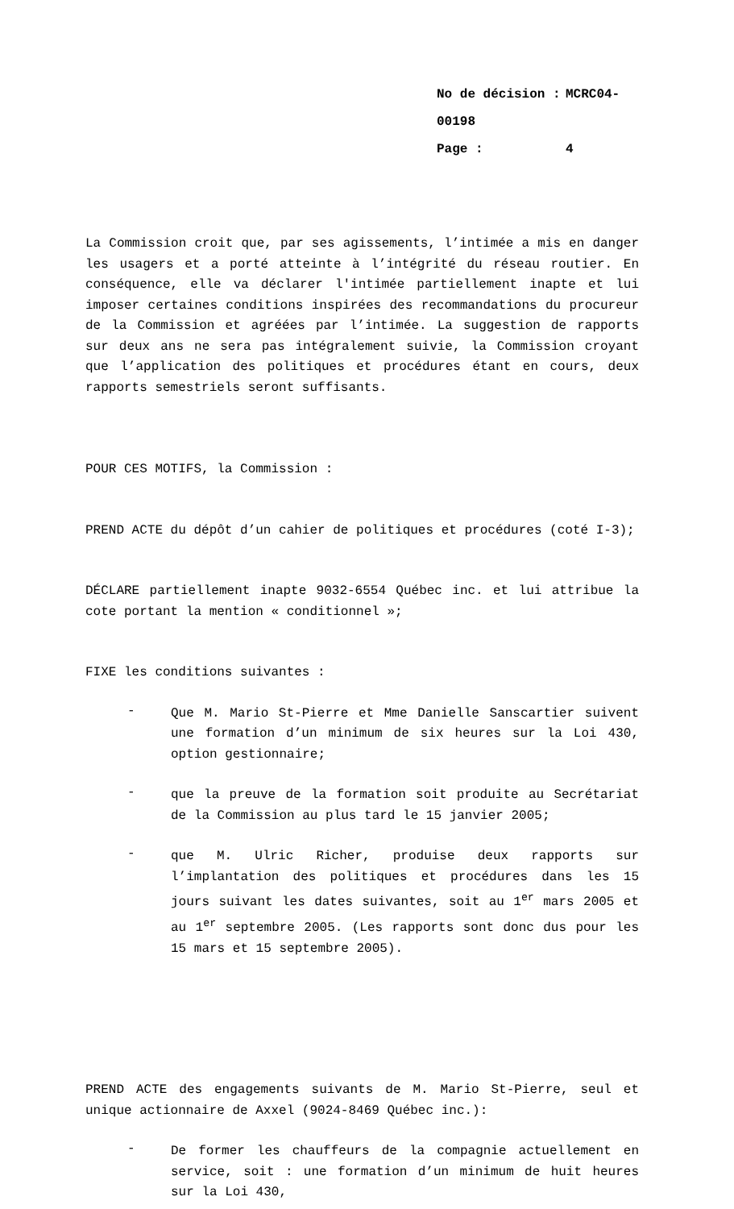No de décision : MCRC04-00198
Page : 4
La Commission croit que, par ses agissements, l’intimée a mis en danger les usagers et a porté atteinte à l’intégrité du réseau routier. En conséquence, elle va déclarer l'intimée partiellement inapte et lui imposer certaines conditions inspirées des recommandations du procureur de la Commission et agréées par l’intimée. La suggestion de rapports sur deux ans ne sera pas intégralement suivie, la Commission croyant que l’application des politiques et procédures étant en cours, deux rapports semestriels seront suffisants.
POUR CES MOTIFS, la Commission :
PREND ACTE du dépôt d’un cahier de politiques et procédures (coté I-3);
DÉCLARE partiellement inapte 9032-6554 Québec inc. et lui attribue la cote portant la mention « conditionnel »;
FIXE les conditions suivantes :
-
Que M. Mario St-Pierre et Mme Danielle Sanscartier suivent une formation d’un minimum de six heures sur la Loi 430, option gestionnaire;
-
que la preuve de la formation soit produite au Secrétariat de la Commission au plus tard le 15 janvier 2005;
-
que M. Ulric Richer, produise deux rapports sur l’implantation des politiques et procédures dans les 15 jours suivant les dates suivantes, soit au 1<sup>er</sup> mars 2005 et au 1<sup>er</sup> septembre 2005. (Les rapports sont donc dus pour les 15 mars et 15 septembre 2005).
PREND ACTE des engagements suivants de M. Mario St-Pierre, seul et unique actionnaire de Axxel (9024-8469 Québec inc.):
-
De former les chauffeurs de la compagnie actuellement en service, soit : une formation d’un minimum de huit heures sur la Loi 430,